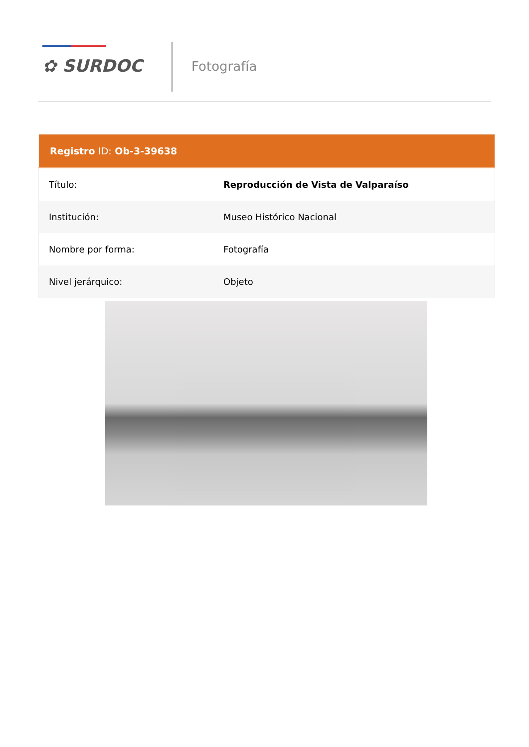✿ SURDOC Fotografía
| Registro ID: Ob-3-39638 | |
| --- | --- |
| Título: | Reproducción de Vista de Valparaíso |
| Institución: | Museo Histórico Nacional |
| Nombre por forma: | Fotografía |
| Nivel jerárquico: | Objeto |